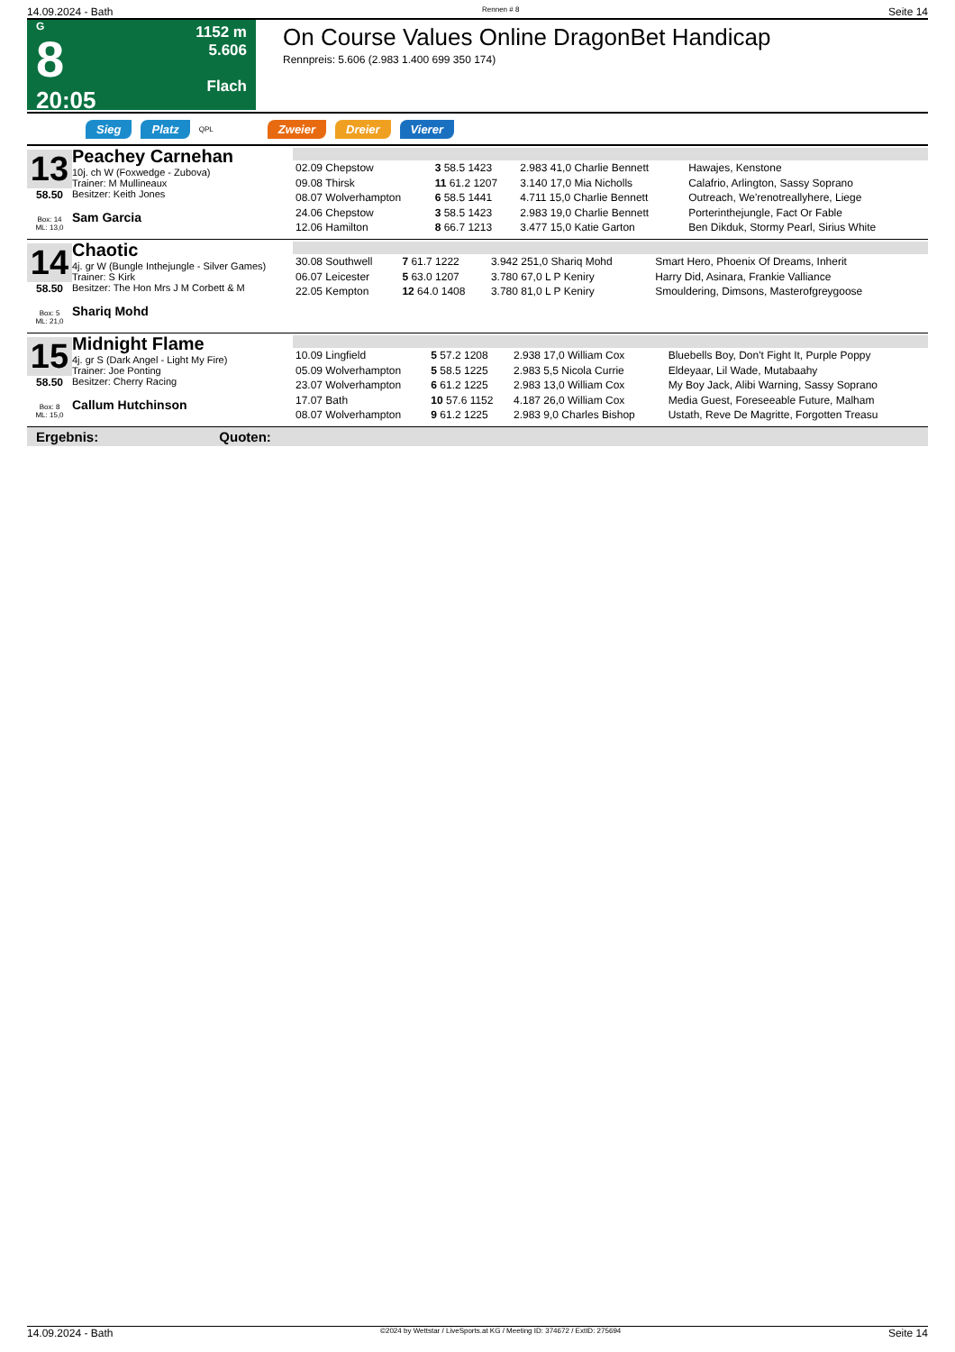14.09.2024 - Bath Rennen # 8 Seite 14
G
8
20:05
1152 m
5.606
Flach
On Course Values Online DragonBet Handicap
Rennpreis: 5.606 (2.983 1.400 699 350 174)
Sieg Platz QPL Zweier Dreier Vierer
13
58.50
Box: 14
ML: 13,0
Peachey Carnehan
10j. ch W (Foxwedge - Zubova)
Trainer: M Mullineaux
Besitzer: Keith Jones
Sam Garcia
| 02.09 Chepstow | 3 58.5 1423 | 2.983 41,0 Charlie Bennett | Hawajes, Kenstone |
| 09.08 Thirsk | 11 61.2 1207 | 3.140 17,0 Mia Nicholls | Calafrio, Arlington, Sassy Soprano |
| 08.07 Wolverhampton | 6 58.5 1441 | 4.711 15,0 Charlie Bennett | Outreach, We'renotreallyhere, Liege |
| 24.06 Chepstow | 3 58.5 1423 | 2.983 19,0 Charlie Bennett | Porterinthejungle, Fact Or Fable |
| 12.06 Hamilton | 8 66.7 1213 | 3.477 15,0 Katie Garton | Ben Dikduk, Stormy Pearl, Sirius White |
14
58.50
Box: 5
ML: 21,0
Chaotic
4j. gr W (Bungle Inthejungle - Silver Games)
Trainer: S Kirk
Besitzer: The Hon Mrs J M Corbett & M
Shariq Mohd
| 30.08 Southwell | 7 61.7 1222 | 3.942 251,0 Shariq Mohd | Smart Hero, Phoenix Of Dreams, Inherit |
| 06.07 Leicester | 5 63.0 1207 | 3.780 67,0 L P Keniry | Harry Did, Asinara, Frankie Valliance |
| 22.05 Kempton | 12 64.0 1408 | 3.780 81,0 L P Keniry | Smouldering, Dimsons, Masterofgreygoose |
15
58.50
Box: 8
ML: 15,0
Midnight Flame
4j. gr S (Dark Angel - Light My Fire)
Trainer: Joe Ponting
Besitzer: Cherry Racing
Callum Hutchinson
| 10.09 Lingfield | 5 57.2 1208 | 2.938 17,0 William Cox | Bluebells Boy, Don't Fight It, Purple Poppy |
| 05.09 Wolverhampton | 5 58.5 1225 | 2.983 5,5 Nicola Currie | Eldeyaar, Lil Wade, Mutabaahy |
| 23.07 Wolverhampton | 6 61.2 1225 | 2.983 13,0 William Cox | My Boy Jack, Alibi Warning, Sassy Soprano |
| 17.07 Bath | 10 57.6 1152 | 4.187 26,0 William Cox | Media Guest, Foreseeable Future, Malham |
| 08.07 Wolverhampton | 9 61.2 1225 | 2.983 9,0 Charles Bishop | Ustath, Reve De Magritte, Forgotten Treasu |
Ergebnis: Quoten:
14.09.2024 - Bath ©2024 by Wettstar / LiveSports.at KG / Meeting ID: 374672 / ExtID: 275694 Seite 14